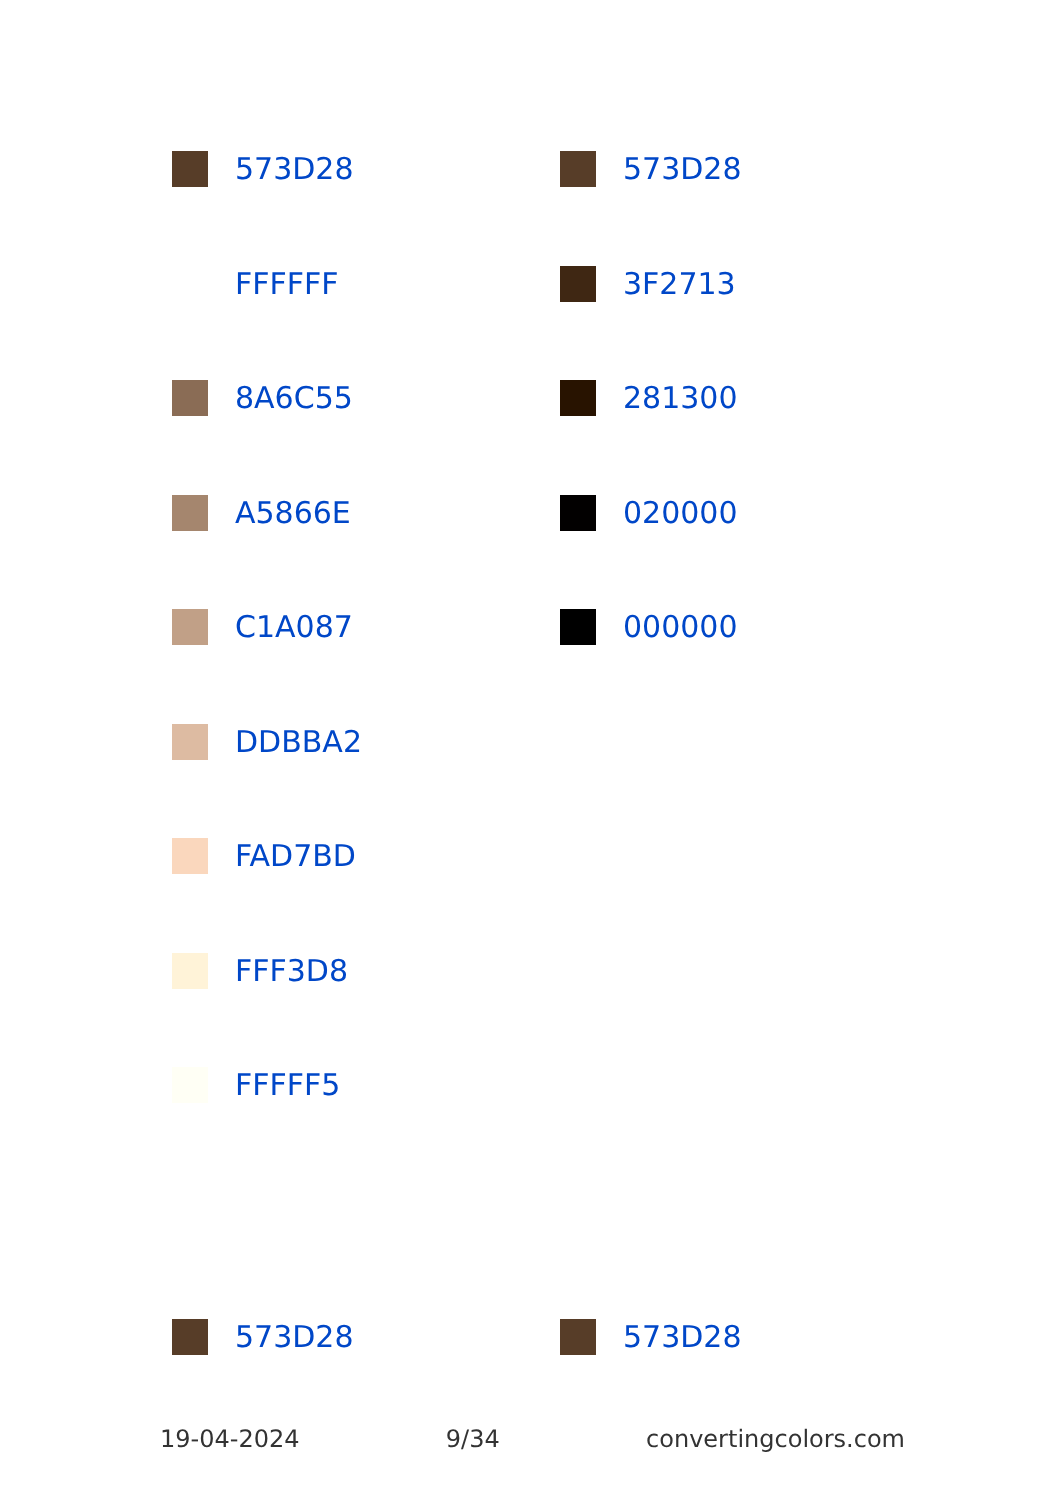573D28
FFFFFF
8A6C55
A5866E
C1A087
DDBBA2
FAD7BD
FFF3D8
FFFFF5
573D28
3F2713
281300
020000
000000
573D28 573D28
19-04-2024 9/34 convertingcolors.com